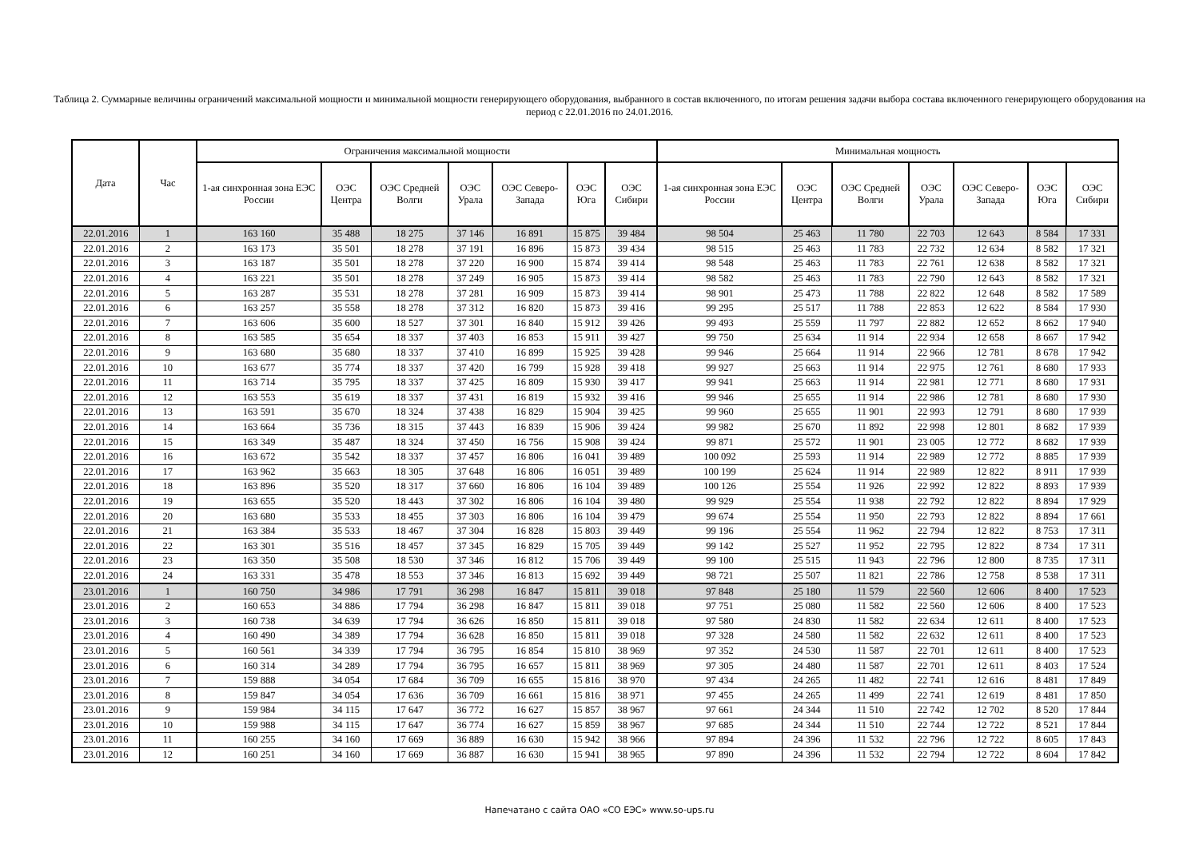Таблица 2. Суммарные величины ограничений максимальной мощности и минимальной мощности генерирующего оборудования, выбранного в состав включенного, по итогам решения задачи выбора состава включенного генерирующего оборудования на период с 22.01.2016 по 24.01.2016.
| Дата | Час | Ограничения максимальной мощности | | | | | | | Минимальная мощность | | | | | | |
| --- | --- | --- | --- | --- | --- | --- | --- | --- | --- | --- | --- | --- | --- | --- | --- |
| | | 1-ая синхронная зона ЕЭС России | ОЭС Центра | ОЭС Средней Волги | ОЭС Урала | ОЭС Северо-Запада | ОЭС Юга | ОЭС Сибири | 1-ая синхронная зона ЕЭС России | ОЭС Центра | ОЭС Средней Волги | ОЭС Урала | ОЭС Северо-Запада | ОЭС Юга | ОЭС Сибири |
| 22.01.2016 | 1 | 163 160 | 35 488 | 18 275 | 37 146 | 16 891 | 15 875 | 39 484 | 98 504 | 25 463 | 11 780 | 22 703 | 12 643 | 8 584 | 17 331 |
| 22.01.2016 | 2 | 163 173 | 35 501 | 18 278 | 37 191 | 16 896 | 15 873 | 39 434 | 98 515 | 25 463 | 11 783 | 22 732 | 12 634 | 8 582 | 17 321 |
| 22.01.2016 | 3 | 163 187 | 35 501 | 18 278 | 37 220 | 16 900 | 15 874 | 39 414 | 98 548 | 25 463 | 11 783 | 22 761 | 12 638 | 8 582 | 17 321 |
| 22.01.2016 | 4 | 163 221 | 35 501 | 18 278 | 37 249 | 16 905 | 15 873 | 39 414 | 98 582 | 25 463 | 11 783 | 22 790 | 12 643 | 8 582 | 17 321 |
| 22.01.2016 | 5 | 163 287 | 35 531 | 18 278 | 37 281 | 16 909 | 15 873 | 39 414 | 98 901 | 25 473 | 11 788 | 22 822 | 12 648 | 8 582 | 17 589 |
| 22.01.2016 | 6 | 163 257 | 35 558 | 18 278 | 37 312 | 16 820 | 15 873 | 39 416 | 99 295 | 25 517 | 11 788 | 22 853 | 12 622 | 8 584 | 17 930 |
| 22.01.2016 | 7 | 163 606 | 35 600 | 18 527 | 37 301 | 16 840 | 15 912 | 39 426 | 99 493 | 25 559 | 11 797 | 22 882 | 12 652 | 8 662 | 17 940 |
| 22.01.2016 | 8 | 163 585 | 35 654 | 18 337 | 37 403 | 16 853 | 15 911 | 39 427 | 99 750 | 25 634 | 11 914 | 22 934 | 12 658 | 8 667 | 17 942 |
| 22.01.2016 | 9 | 163 680 | 35 680 | 18 337 | 37 410 | 16 899 | 15 925 | 39 428 | 99 946 | 25 664 | 11 914 | 22 966 | 12 781 | 8 678 | 17 942 |
| 22.01.2016 | 10 | 163 677 | 35 774 | 18 337 | 37 420 | 16 799 | 15 928 | 39 418 | 99 927 | 25 663 | 11 914 | 22 975 | 12 761 | 8 680 | 17 933 |
| 22.01.2016 | 11 | 163 714 | 35 795 | 18 337 | 37 425 | 16 809 | 15 930 | 39 417 | 99 941 | 25 663 | 11 914 | 22 981 | 12 771 | 8 680 | 17 931 |
| 22.01.2016 | 12 | 163 553 | 35 619 | 18 337 | 37 431 | 16 819 | 15 932 | 39 416 | 99 946 | 25 655 | 11 914 | 22 986 | 12 781 | 8 680 | 17 930 |
| 22.01.2016 | 13 | 163 591 | 35 670 | 18 324 | 37 438 | 16 829 | 15 904 | 39 425 | 99 960 | 25 655 | 11 901 | 22 993 | 12 791 | 8 680 | 17 939 |
| 22.01.2016 | 14 | 163 664 | 35 736 | 18 315 | 37 443 | 16 839 | 15 906 | 39 424 | 99 982 | 25 670 | 11 892 | 22 998 | 12 801 | 8 682 | 17 939 |
| 22.01.2016 | 15 | 163 349 | 35 487 | 18 324 | 37 450 | 16 756 | 15 908 | 39 424 | 99 871 | 25 572 | 11 901 | 23 005 | 12 772 | 8 682 | 17 939 |
| 22.01.2016 | 16 | 163 672 | 35 542 | 18 337 | 37 457 | 16 806 | 16 041 | 39 489 | 100 092 | 25 593 | 11 914 | 22 989 | 12 772 | 8 885 | 17 939 |
| 22.01.2016 | 17 | 163 962 | 35 663 | 18 305 | 37 648 | 16 806 | 16 051 | 39 489 | 100 199 | 25 624 | 11 914 | 22 989 | 12 822 | 8 911 | 17 939 |
| 22.01.2016 | 18 | 163 896 | 35 520 | 18 317 | 37 660 | 16 806 | 16 104 | 39 489 | 100 126 | 25 554 | 11 926 | 22 992 | 12 822 | 8 893 | 17 939 |
| 22.01.2016 | 19 | 163 655 | 35 520 | 18 443 | 37 302 | 16 806 | 16 104 | 39 480 | 99 929 | 25 554 | 11 938 | 22 792 | 12 822 | 8 894 | 17 929 |
| 22.01.2016 | 20 | 163 680 | 35 533 | 18 455 | 37 303 | 16 806 | 16 104 | 39 479 | 99 674 | 25 554 | 11 950 | 22 793 | 12 822 | 8 894 | 17 661 |
| 22.01.2016 | 21 | 163 384 | 35 533 | 18 467 | 37 304 | 16 828 | 15 803 | 39 449 | 99 196 | 25 554 | 11 962 | 22 794 | 12 822 | 8 753 | 17 311 |
| 22.01.2016 | 22 | 163 301 | 35 516 | 18 457 | 37 345 | 16 829 | 15 705 | 39 449 | 99 142 | 25 527 | 11 952 | 22 795 | 12 822 | 8 734 | 17 311 |
| 22.01.2016 | 23 | 163 350 | 35 508 | 18 530 | 37 346 | 16 812 | 15 706 | 39 449 | 99 100 | 25 515 | 11 943 | 22 796 | 12 800 | 8 735 | 17 311 |
| 22.01.2016 | 24 | 163 331 | 35 478 | 18 553 | 37 346 | 16 813 | 15 692 | 39 449 | 98 721 | 25 507 | 11 821 | 22 786 | 12 758 | 8 538 | 17 311 |
| 23.01.2016 | 1 | 160 750 | 34 986 | 17 791 | 36 298 | 16 847 | 15 811 | 39 018 | 97 848 | 25 180 | 11 579 | 22 560 | 12 606 | 8 400 | 17 523 |
| 23.01.2016 | 2 | 160 653 | 34 886 | 17 794 | 36 298 | 16 847 | 15 811 | 39 018 | 97 751 | 25 080 | 11 582 | 22 560 | 12 606 | 8 400 | 17 523 |
| 23.01.2016 | 3 | 160 738 | 34 639 | 17 794 | 36 626 | 16 850 | 15 811 | 39 018 | 97 580 | 24 830 | 11 582 | 22 634 | 12 611 | 8 400 | 17 523 |
| 23.01.2016 | 4 | 160 490 | 34 389 | 17 794 | 36 628 | 16 850 | 15 811 | 39 018 | 97 328 | 24 580 | 11 582 | 22 632 | 12 611 | 8 400 | 17 523 |
| 23.01.2016 | 5 | 160 561 | 34 339 | 17 794 | 36 795 | 16 854 | 15 810 | 38 969 | 97 352 | 24 530 | 11 587 | 22 701 | 12 611 | 8 400 | 17 523 |
| 23.01.2016 | 6 | 160 314 | 34 289 | 17 794 | 36 795 | 16 657 | 15 811 | 38 969 | 97 305 | 24 480 | 11 587 | 22 701 | 12 611 | 8 403 | 17 524 |
| 23.01.2016 | 7 | 159 888 | 34 054 | 17 684 | 36 709 | 16 655 | 15 816 | 38 970 | 97 434 | 24 265 | 11 482 | 22 741 | 12 616 | 8 481 | 17 849 |
| 23.01.2016 | 8 | 159 847 | 34 054 | 17 636 | 36 709 | 16 661 | 15 816 | 38 971 | 97 455 | 24 265 | 11 499 | 22 741 | 12 619 | 8 481 | 17 850 |
| 23.01.2016 | 9 | 159 984 | 34 115 | 17 647 | 36 772 | 16 627 | 15 857 | 38 967 | 97 661 | 24 344 | 11 510 | 22 742 | 12 702 | 8 520 | 17 844 |
| 23.01.2016 | 10 | 159 988 | 34 115 | 17 647 | 36 774 | 16 627 | 15 859 | 38 967 | 97 685 | 24 344 | 11 510 | 22 744 | 12 722 | 8 521 | 17 844 |
| 23.01.2016 | 11 | 160 255 | 34 160 | 17 669 | 36 889 | 16 630 | 15 942 | 38 966 | 97 894 | 24 396 | 11 532 | 22 796 | 12 722 | 8 605 | 17 843 |
| 23.01.2016 | 12 | 160 251 | 34 160 | 17 669 | 36 887 | 16 630 | 15 941 | 38 965 | 97 890 | 24 396 | 11 532 | 22 794 | 12 722 | 8 604 | 17 842 |
Напечатано с сайта ОАО «СО ЕЭС» www.so-ups.ru